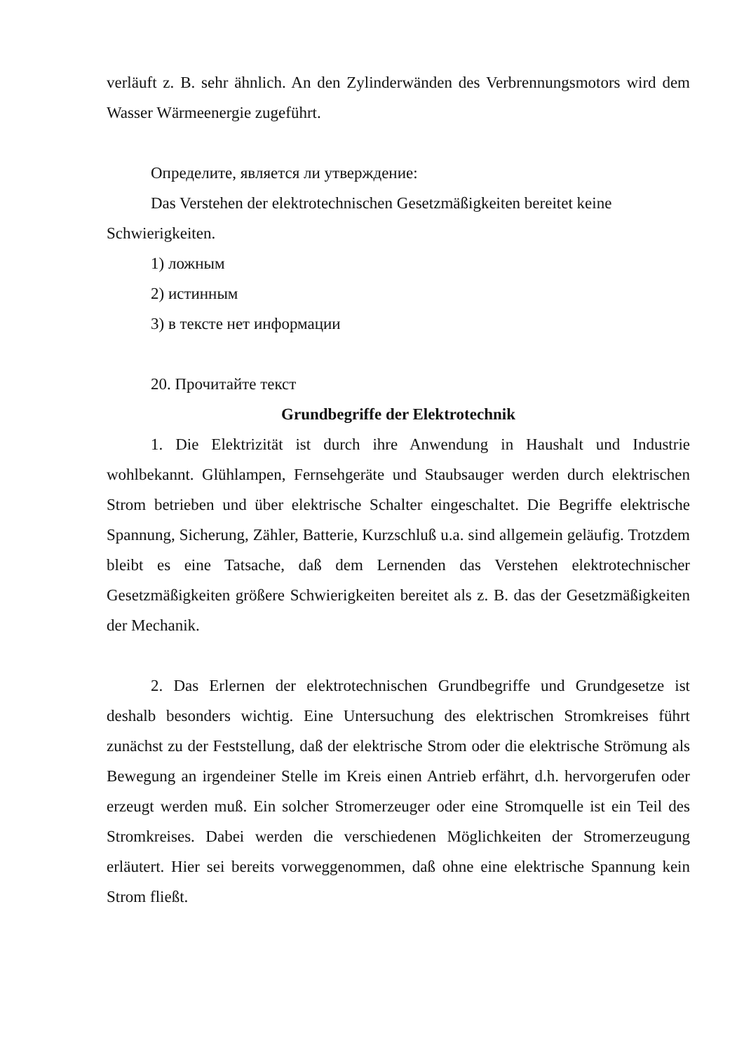verläuft z. B. sehr ähnlich. An den Zylinderwänden des Verbrennungsmotors wird dem Wasser Wärmeenergie zugeführt.
Определите, является ли утверждение:
Das Verstehen der elektrotechnischen Gesetzmäßigkeiten bereitet keine Schwierigkeiten.
1) ложным
2) истинным
3) в тексте нет информации
20. Прочитайте текст
Grundbegriffe der Elektrotechnik
1. Die Elektrizität ist durch ihre Anwendung in Haushalt und Industrie wohlbekannt. Glühlampen, Fernsehgeräte und Staubsauger werden durch elektrischen Strom betrieben und über elektrische Schalter eingeschaltet. Die Begriffe elektrische Spannung, Sicherung, Zähler, Batterie, Kurzschluß u.a. sind allgemein geläufig. Trotzdem bleibt es eine Tatsache, daß dem Lernenden das Verstehen elektrotechnischer Gesetzmäßigkeiten größere Schwierigkeiten bereitet als z. B. das der Gesetzmäßigkeiten der Mechanik.
2. Das Erlernen der elektrotechnischen Grundbegriffe und Grundgesetze ist deshalb besonders wichtig. Eine Untersuchung des elektrischen Stromkreises führt zunächst zu der Feststellung, daß der elektrische Strom oder die elektrische Strömung als Bewegung an irgendeiner Stelle im Kreis einen Antrieb erfährt, d.h. hervorgerufen oder erzeugt werden muß. Ein solcher Stromerzeuger oder eine Stromquelle ist ein Teil des Stromkreises. Dabei werden die verschiedenen Möglichkeiten der Stromerzeugung erläutert. Hier sei bereits vorweggenommen, daß ohne eine elektrische Spannung kein Strom fließt.